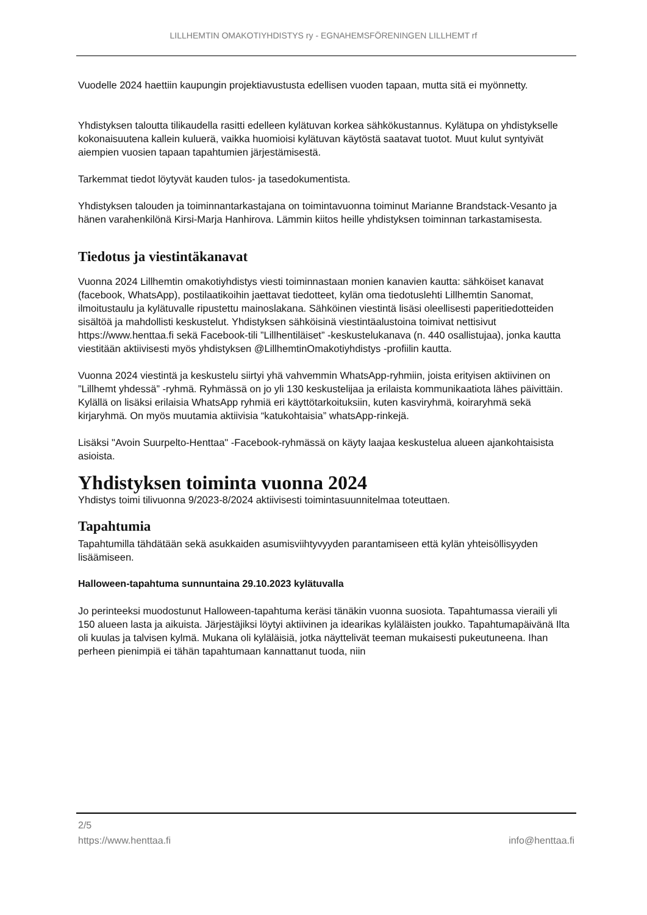LILLHEMTIN OMAKOTIYHDISTYS ry - EGNAHEMSFÖRENINGEN LILLHEMT rf
Vuodelle 2024 haettiin kaupungin projektiavustusta edellisen vuoden tapaan, mutta sitä ei myönnetty.
Yhdistyksen taloutta tilikaudella rasitti edelleen kylätuvan korkea sähkökustannus. Kylätupa on yhdistykselle kokonaisuutena kallein kuluerä, vaikka huomioisi kylätuvan käytöstä saatavat tuotot. Muut kulut syntyivät aiempien vuosien tapaan tapahtumien järjestämisestä.
Tarkemmat tiedot löytyvät kauden tulos- ja tasedokumentista.
Yhdistyksen talouden ja toiminnantarkastajana on toimintavuonna toiminut Marianne Brandstack-Vesanto ja hänen varahenkilönä Kirsi-Marja Hanhirova. Lämmin kiitos heille yhdistyksen toiminnan tarkastamisesta.
Tiedotus ja viestintäkanavat
Vuonna 2024 Lillhemtin omakotiyhdistys viesti toiminnastaan monien kanavien kautta: sähköiset kanavat (facebook, WhatsApp), postilaatikoihin jaettavat tiedotteet, kylän oma tiedotuslehti Lillhemtin Sanomat, ilmoitustaulu ja kylätuvalle ripustettu mainoslakana. Sähköinen viestintä lisäsi oleellisesti paperitiedotteiden sisältöä ja mahdollisti keskustelut. Yhdistyksen sähköisinä viestintäalustoina toimivat nettisivut https://www.henttaa.fi sekä Facebook-tili ”Lillhentiläiset” -keskustelukanava (n. 440 osallistujaa), jonka kautta viestitään aktiivisesti myös yhdistyksen @LillhemtinOmakotiyhdistys -profiilin kautta.
Vuonna 2024 viestintä ja keskustelu siirtyi yhä vahvemmin WhatsApp-ryhmiin, joista erityisen aktiivinen on ”Lillhemt yhdessä” -ryhmä. Ryhmässä on jo yli 130 keskustelijaa ja erilaista kommunikaatiota lähes päivittäin. Kylällä on lisäksi erilaisia WhatsApp ryhmiä eri käyttötarkoituksiin, kuten kasviryhmä, koiraryhmä sekä kirjaryhmä. On myös muutamia aktiivisia “katukohtaisia” whatsApp-rinkejä.
Lisäksi "Avoin Suurpelto-Henttaa" -Facebook-ryhmässä on käyty laajaa keskustelua alueen ajankohtaisista asioista.
Yhdistyksen toiminta vuonna 2024
Yhdistys toimi tilivuonna 9/2023-8/2024 aktiivisesti toimintasuunnitelmaa toteuttaen.
Tapahtumia
Tapahtumilla tähdätään sekä asukkaiden asumisviihtyvyyden parantamiseen että kylän yhteisöllisyyden lisäämiseen.
Halloween-tapahtuma sunnuntaina 29.10.2023 kylätuvalla
Jo perinteeksi muodostunut Halloween-tapahtuma keräsi tänäkin vuonna suosiota. Tapahtumassa vieraili yli 150 alueen lasta ja aikuista. Järjestäjiksi löytyi aktiivinen ja idearikas kyläläisten joukko. Tapahtumapäivänä Ilta oli kuulas ja talvisen kylmä. Mukana oli kyläläisiä, jotka näyttelivät teeman mukaisesti pukeutuneena. Ihan perheen pienimpiä ei tähän tapahtumaan kannattanut tuoda, niin
2/5
https://www.henttaa.fi info@henttaa.fi